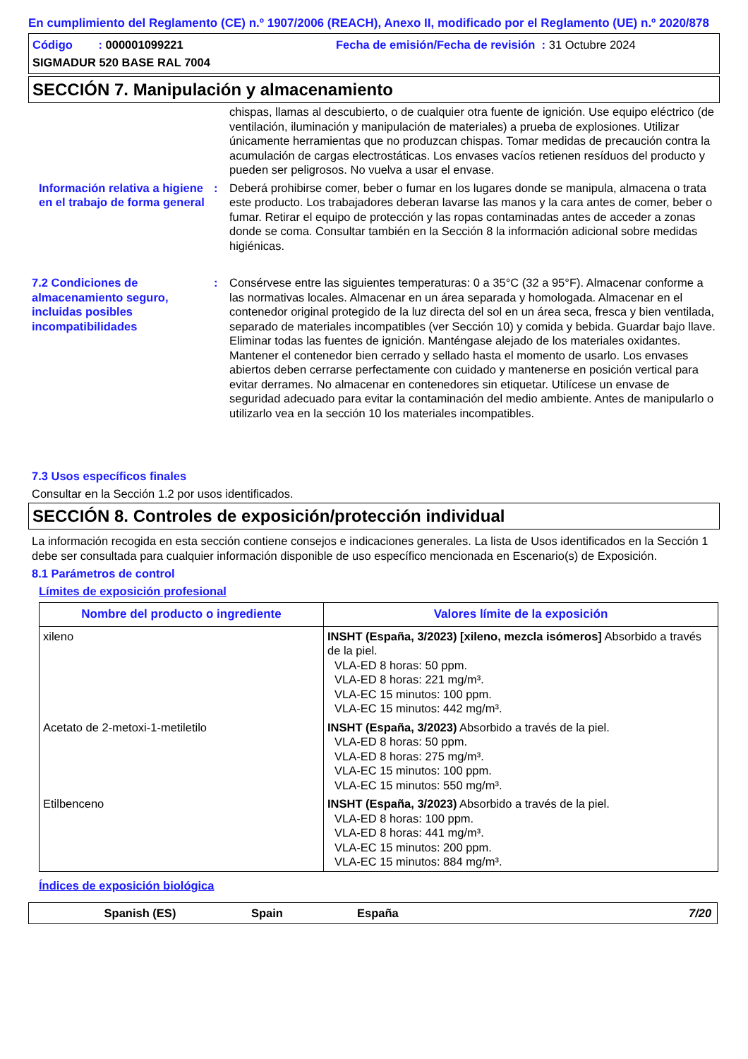En cumplimiento del Reglamento (CE) n.º 1907/2006 (REACH), Anexo II, modificado por el Reglamento (UE) n.º 2020/878
Código : 000001099221 Fecha de emisión/Fecha de revisión : 31 Octubre 2024
SIGMADUR 520 BASE RAL 7004
SECCIÓN 7. Manipulación y almacenamiento
chispas, llamas al descubierto, o de cualquier otra fuente de ignición. Use equipo eléctrico (de ventilación, iluminación y manipulación de materiales) a prueba de explosiones. Utilizar únicamente herramientas que no produzcan chispas. Tomar medidas de precaución contra la acumulación de cargas electrostáticas. Los envases vacíos retienen resíduos del producto y pueden ser peligrosos. No vuelva a usar el envase.
Información relativa a higiene en el trabajo de forma general
: Deberá prohibirse comer, beber o fumar en los lugares donde se manipula, almacena o trata este producto. Los trabajadores deberan lavarse las manos y la cara antes de comer, beber o fumar. Retirar el equipo de protección y las ropas contaminadas antes de acceder a zonas donde se coma. Consultar también en la Sección 8 la información adicional sobre medidas higiénicas.
7.2 Condiciones de almacenamiento seguro, incluidas posibles incompatibilidades
: Consérvese entre las siguientes temperaturas: 0 a 35°C (32 a 95°F). Almacenar conforme a las normativas locales. Almacenar en un área separada y homologada. Almacenar en el contenedor original protegido de la luz directa del sol en un área seca, fresca y bien ventilada, separado de materiales incompatibles (ver Sección 10) y comida y bebida. Guardar bajo llave. Eliminar todas las fuentes de ignición. Manténgase alejado de los materiales oxidantes. Mantener el contenedor bien cerrado y sellado hasta el momento de usarlo. Los envases abiertos deben cerrarse perfectamente con cuidado y mantenerse en posición vertical para evitar derrames. No almacenar en contenedores sin etiquetar. Utilícese un envase de seguridad adecuado para evitar la contaminación del medio ambiente. Antes de manipularlo o utilizarlo vea en la sección 10 los materiales incompatibles.
7.3 Usos específicos finales
Consultar en la Sección 1.2 por usos identificados.
SECCIÓN 8. Controles de exposición/protección individual
La información recogida en esta sección contiene consejos e indicaciones generales. La lista de Usos identificados en la Sección 1 debe ser consultada para cualquier información disponible de uso específico mencionada en Escenario(s) de Exposición.
8.1 Parámetros de control
Límites de exposición profesional
| Nombre del producto o ingrediente | Valores límite de la exposición |
| --- | --- |
| xileno | INSHT (España, 3/2023) [xileno, mezcla isómeros] Absorbido a través de la piel. VLA-ED 8 horas: 50 ppm. VLA-ED 8 horas: 221 mg/m³. VLA-EC 15 minutos: 100 ppm. VLA-EC 15 minutos: 442 mg/m³. |
| Acetato de 2-metoxi-1-metiletilo | INSHT (España, 3/2023) Absorbido a través de la piel. VLA-ED 8 horas: 50 ppm. VLA-ED 8 horas: 275 mg/m³. VLA-EC 15 minutos: 100 ppm. VLA-EC 15 minutos: 550 mg/m³. |
| Etilbenceno | INSHT (España, 3/2023) Absorbido a través de la piel. VLA-ED 8 horas: 100 ppm. VLA-ED 8 horas: 441 mg/m³. VLA-EC 15 minutos: 200 ppm. VLA-EC 15 minutos: 884 mg/m³. |
Índices de exposición biológica
Spanish (ES) Spain España 7/20